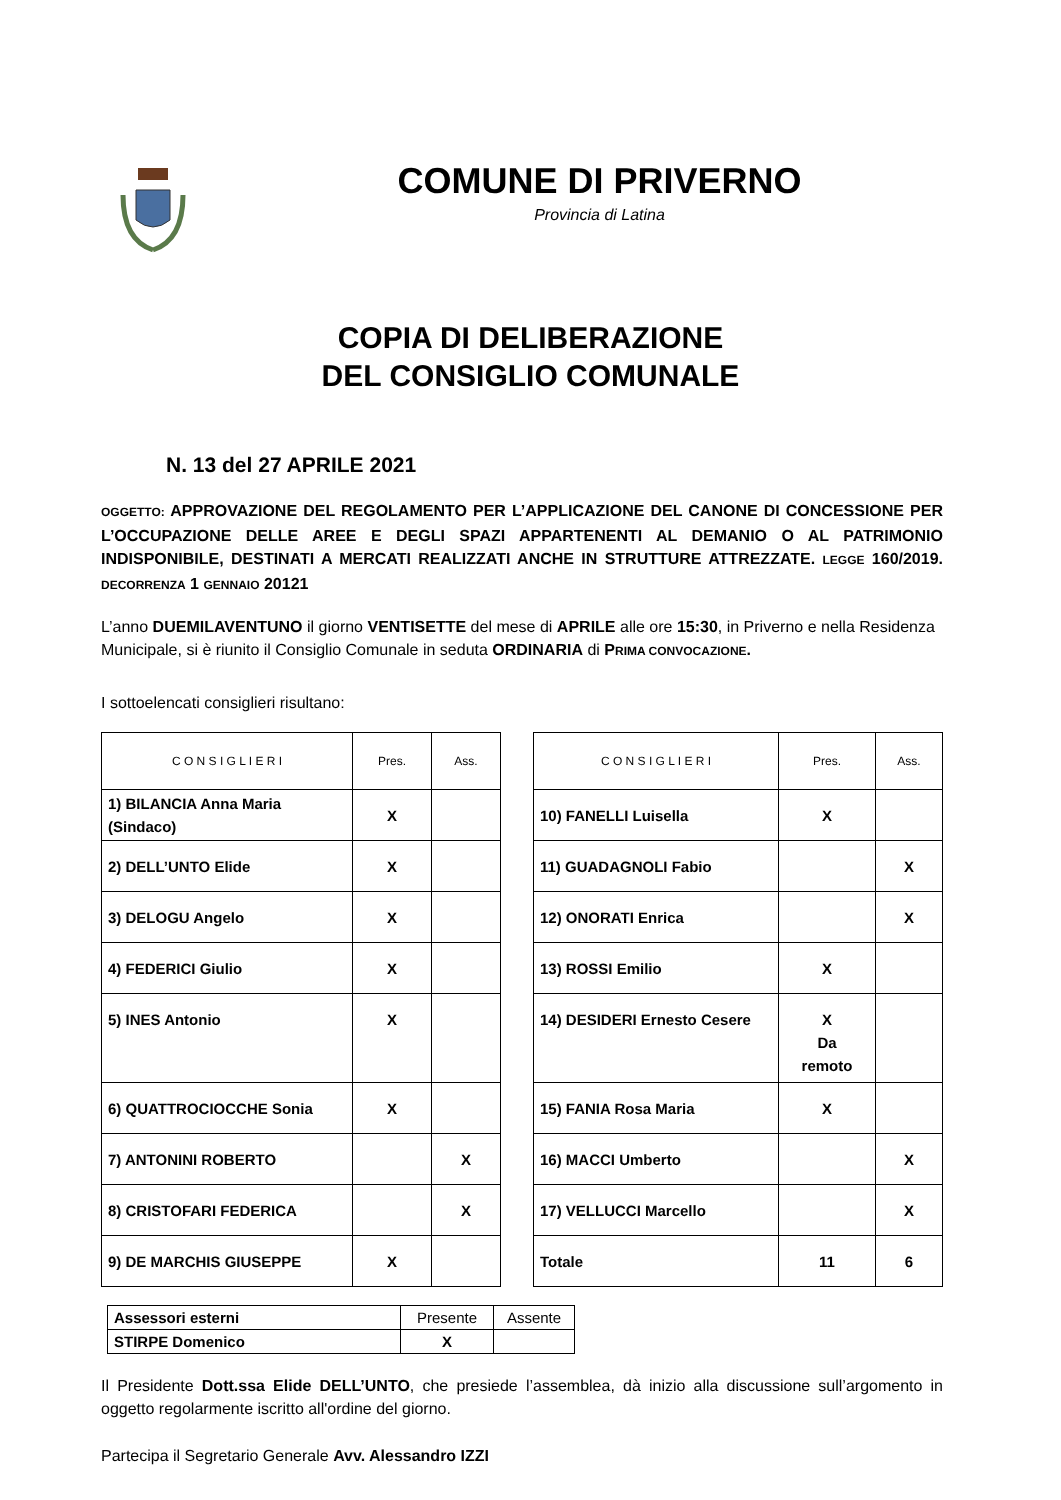COMUNE DI PRIVERNO
Provincia di Latina
COPIA DI DELIBERAZIONE
DEL CONSIGLIO COMUNALE
N. 13 del 27 APRILE 2021
OGGETTO: APPROVAZIONE DEL REGOLAMENTO PER L’APPLICAZIONE DEL CANONE DI CONCESSIONE PER L’OCCUPAZIONE DELLE AREE E DEGLI SPAZI APPARTENENTI AL DEMANIO O AL PATRIMONIO INDISPONIBILE, DESTINATI A MERCATI REALIZZATI ANCHE IN STRUTTURE ATTREZZATE. LEGGE 160/2019. DECORRENZA 1 GENNAIO 20121
L’anno DUEMILAVENTUNO il giorno VENTISETTE del mese di APRILE alle ore 15:30, in Priverno e nella Residenza Municipale, si è riunito il Consiglio Comunale in seduta ORDINARIA di PRIMA CONVOCAZIONE.
I sottoelencati consiglieri risultano:
| C O N S I G L I E R I | Pres. | Ass. |
| 1) BILANCIA Anna Maria (Sindaco) | X | |
| 2) DELL’UNTO Elide | X | |
| 3) DELOGU Angelo | X | |
| 4) FEDERICI Giulio | X | |
| 5) INES Antonio | X | |
| 6) QUATTROCIOCCHE Sonia | X | |
| 7) ANTONINI ROBERTO | | X |
| 8) CRISTOFARI FEDERICA | | X |
| 9) DE MARCHIS GIUSEPPE | X | |
| C O N S I G L I E R I | Pres. | Ass. |
| 10) FANELLI Luisella | X | |
| 11) GUADAGNOLI Fabio | | X |
| 12) ONORATI Enrica | | X |
| 13) ROSSI Emilio | X | |
| 14) DESIDERI Ernesto Cesere | X Da remoto | |
| 15) FANIA Rosa Maria | X | |
| 16) MACCI Umberto | | X |
| 17) VELLUCCI Marcello | | X |
| Totale | 11 | 6 |
| Assessori esterni | Presente | Assente |
| STIRPE Domenico | X | |
Il Presidente Dott.ssa Elide DELL’UNTO, che presiede l’assemblea, dà inizio alla discussione sull’argomento in oggetto regolarmente iscritto all'ordine del giorno.
Partecipa il Segretario Generale Avv. Alessandro IZZI